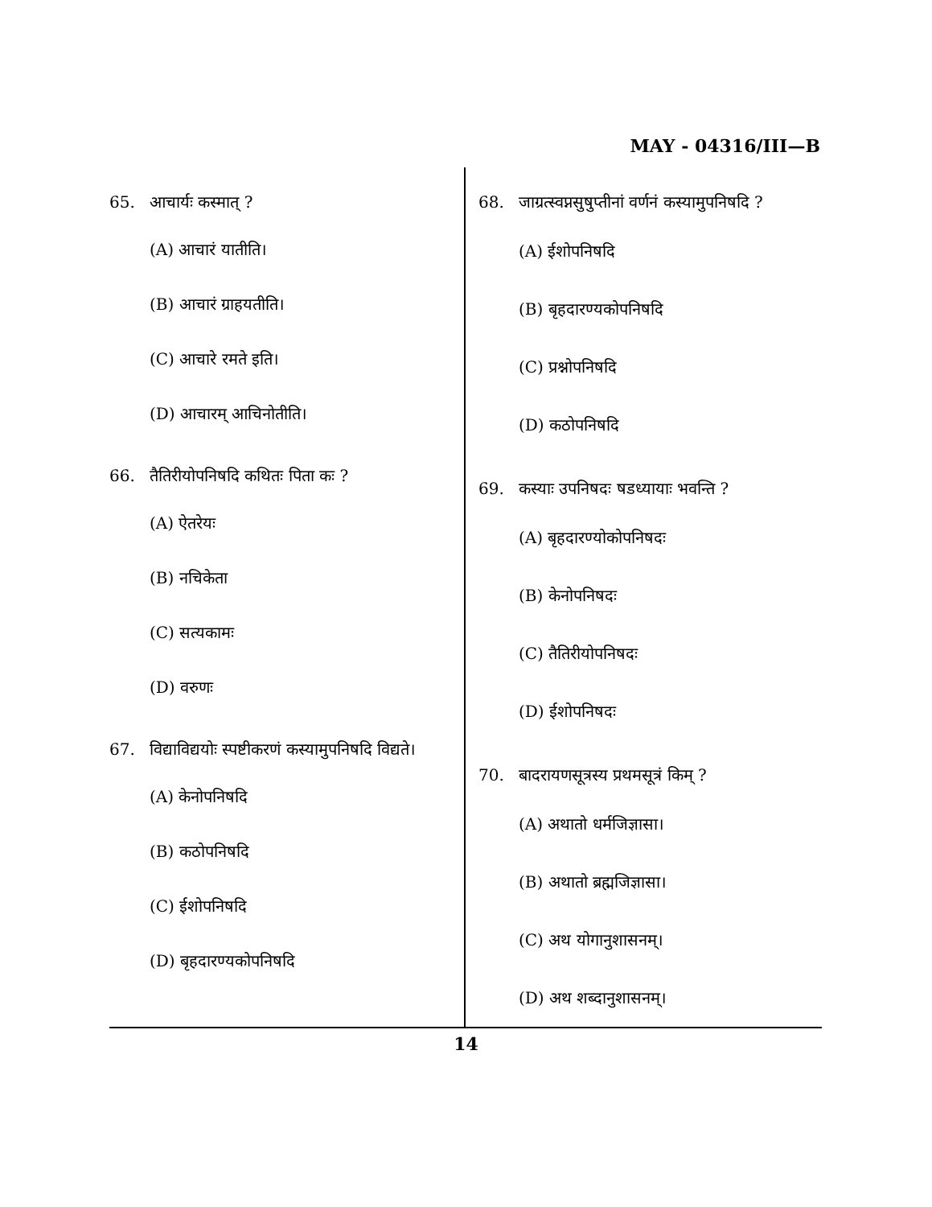MAY - 04316/III—B
65. आचार्यः कस्मात् ?
(A) आचारं यातीति।
(B) आचारं ग्राहयतीति।
(C) आचारे रमते इति।
(D) आचारम् आचिनोतीति।
66. तैतिरीयोपनिषदि कथितः पिता कः ?
(A) ऐतरेयः
(B) नचिकेता
(C) सत्यकामः
(D) वरुणः
67. विद्याविद्ययोः स्पष्टीकरणं कस्यामुपनिषदि विद्यते।
(A) केनोपनिषदि
(B) कठोपनिषदि
(C) ईशोपनिषदि
(D) बृहदारण्यकोपनिषदि
68. जाग्रत्स्वप्नसुषुप्तीनां वर्णनं कस्यामुपनिषदि ?
(A) ईशोपनिषदि
(B) बृहदारण्यकोपनिषदि
(C) प्रश्नोपनिषदि
(D) कठोपनिषदि
69. कस्याः उपनिषदः षडध्यायाः भवन्ति ?
(A) बृहदारण्योकोपनिषदः
(B) केनोपनिषदः
(C) तैतिरीयोपनिषदः
(D) ईशोपनिषदः
70. बादरायणसूत्रस्य प्रथमसूत्रं किम् ?
(A) अथातो धर्मजिज्ञासा।
(B) अथातो ब्रह्मजिज्ञासा।
(C) अथ योगानुशासनम्।
(D) अथ शब्दानुशासनम्।
14